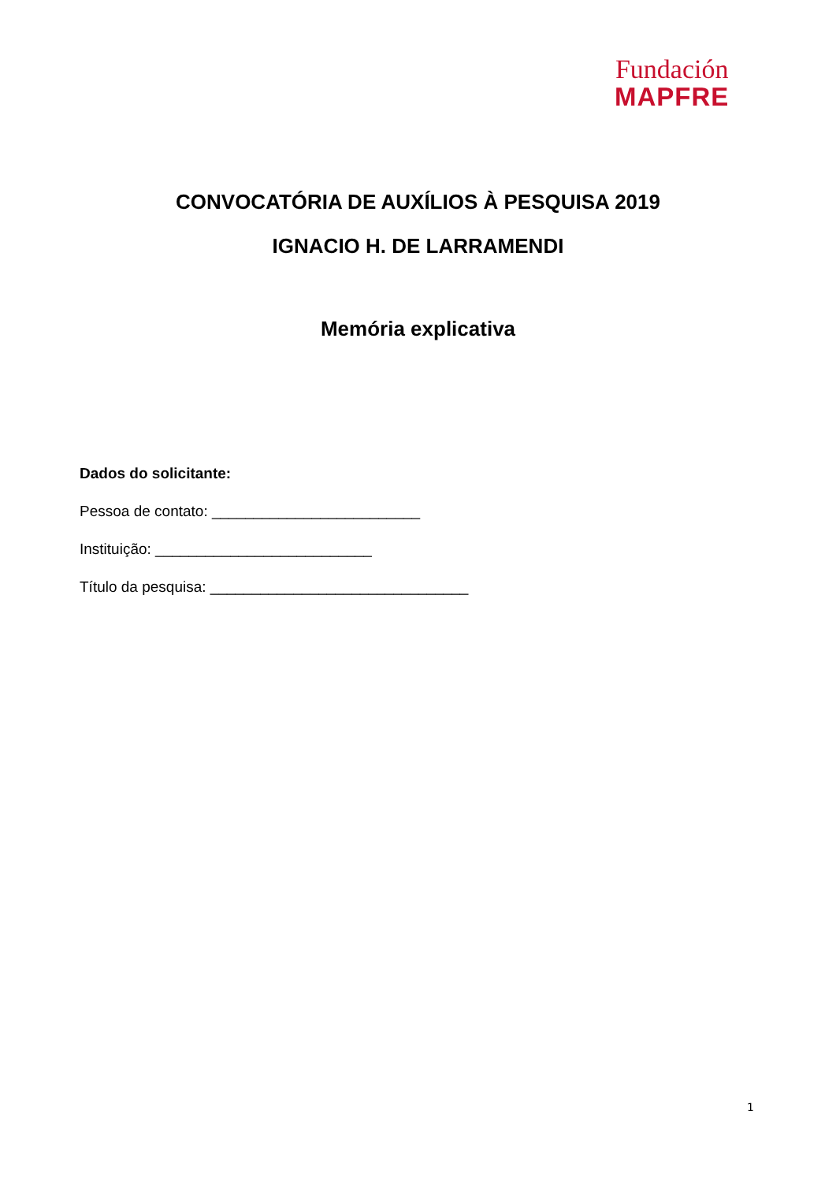Fundación
MAPFRE
CONVOCATÓRIA DE AUXÍLIOS À PESQUISA 2019
IGNACIO H. DE LARRAMENDI
Memória explicativa
Dados do solicitante:
Pessoa de contato: _________________________
Instituição: __________________________
Título da pesquisa: _______________________________
1